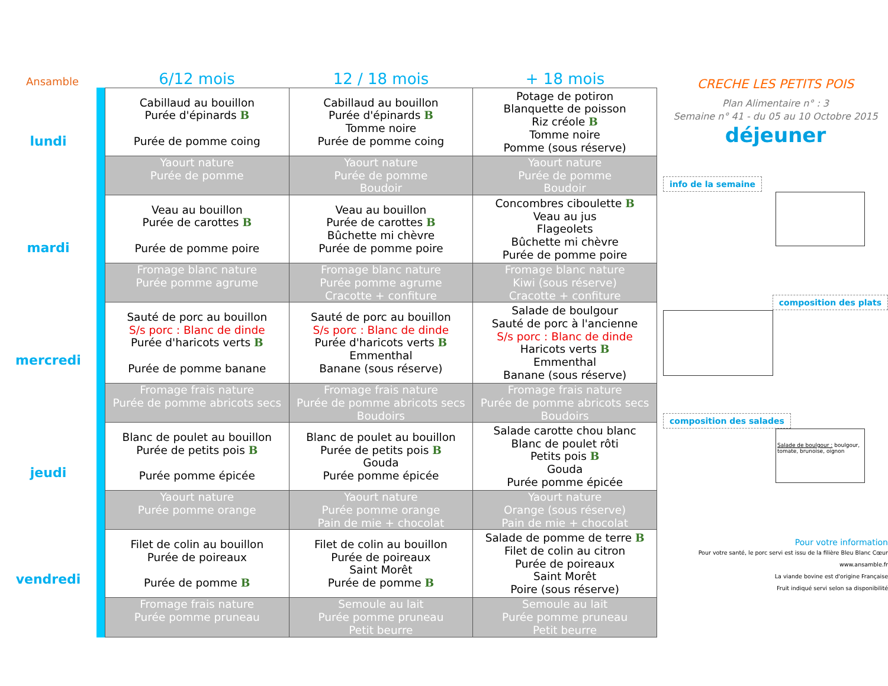Ansamble
6/12 mois
12 / 18 mois
+ 18 mois
lundi
mardi
mercredi
jeudi
vendredi
| Cabillaud au bouillon Purée d'épinards B Purée de pomme coing | Cabillaud au bouillon Purée d'épinards B Tomme noire Purée de pomme coing | Potage de potiron Blanquette de poisson Riz créole B Tomme noire Pomme (sous réserve) |
| Yaourt nature Purée de pomme | Yaourt nature Purée de pomme Boudoir | Yaourt nature Purée de pomme Boudoir |
| Veau au bouillon Purée de carottes B Purée de pomme poire | Veau au bouillon Purée de carottes B Bûchette mi chèvre Purée de pomme poire | Concombres ciboulette B Veau au jus Flageolets Bûchette mi chèvre Purée de pomme poire |
| Fromage blanc nature Purée pomme agrume | Fromage blanc nature Purée pomme agrume Cracotte + confiture | Fromage blanc nature Kiwi (sous réserve) Cracotte + confiture |
| Sauté de porc au bouillon S/s porc : Blanc de dinde Purée d'haricots verts B Purée de pomme banane | Sauté de porc au bouillon S/s porc : Blanc de dinde Purée d'haricots verts B Emmenthal Banane (sous réserve) | Salade de boulgour Sauté de porc à l'ancienne S/s porc : Blanc de dinde Haricots verts B Emmenthal Banane (sous réserve) |
| Fromage frais nature Purée de pomme abricots secs | Fromage frais nature Purée de pomme abricots secs Boudoirs | Fromage frais nature Purée de pomme abricots secs Boudoirs |
| Blanc de poulet au bouillon Purée de petits pois B Purée pomme épicée | Blanc de poulet au bouillon Purée de petits pois B Gouda Purée pomme épicée | Salade carotte chou blanc Blanc de poulet rôti Petits pois B Gouda Purée pomme épicée |
| Yaourt nature Purée pomme orange | Yaourt nature Purée pomme orange Pain de mie + chocolat | Yaourt nature Orange (sous réserve) Pain de mie + chocolat |
| Filet de colin au bouillon Purée de poireaux Purée de pomme B | Filet de colin au bouillon Purée de poireaux Saint Morêt Purée de pomme B | Salade de pomme de terre B Filet de colin au citron Purée de poireaux Saint Morêt Poire (sous réserve) |
| Fromage frais nature Purée pomme pruneau | Semoule au lait Purée pomme pruneau Petit beurre | Semoule au lait Purée pomme pruneau Petit beurre |
CRECHE LES PETITS POIS
Plan Alimentaire n° : 3
Semaine n° 41 - du 05 au 10 Octobre 2015
déjeuner
info de la semaine
composition des plats
composition des salades
Salade de boulgour : boulgour, tomate, brunoise, oignon
Pour votre information
Pour votre santé, le porc servi est issu de la filière Bleu Blanc Cœur
www.ansamble.fr
La viande bovine est d'origine Française
Fruit indiqué servi selon sa disponibilité